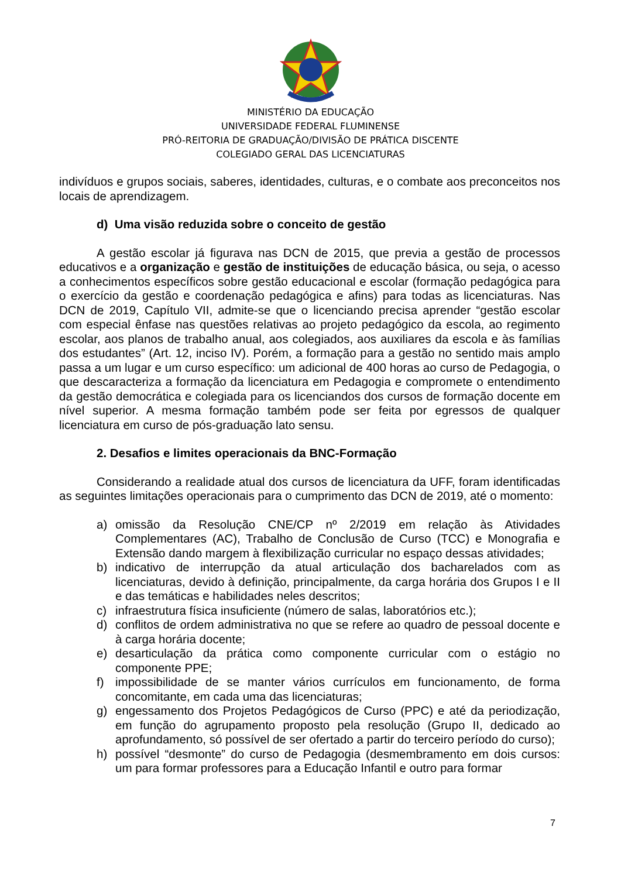MINISTÉRIO DA EDUCAÇÃO
UNIVERSIDADE FEDERAL FLUMINENSE
PRÓ-REITORIA DE GRADUAÇÃO/DIVISÃO DE PRÁTICA DISCENTE
COLEGIADO GERAL DAS LICENCIATURAS
indivíduos e grupos sociais, saberes, identidades, culturas, e o combate aos preconceitos nos locais de aprendizagem.
d) Uma visão reduzida sobre o conceito de gestão
A gestão escolar já figurava nas DCN de 2015, que previa a gestão de processos educativos e a organização e gestão de instituições de educação básica, ou seja, o acesso a conhecimentos específicos sobre gestão educacional e escolar (formação pedagógica para o exercício da gestão e coordenação pedagógica e afins) para todas as licenciaturas. Nas DCN de 2019, Capítulo VII, admite-se que o licenciando precisa aprender “gestão escolar com especial ênfase nas questões relativas ao projeto pedagógico da escola, ao regimento escolar, aos planos de trabalho anual, aos colegiados, aos auxiliares da escola e às famílias dos estudantes” (Art. 12, inciso IV). Porém, a formação para a gestão no sentido mais amplo passa a um lugar e um curso específico: um adicional de 400 horas ao curso de Pedagogia, o que descaracteriza a formação da licenciatura em Pedagogia e compromete o entendimento da gestão democrática e colegiada para os licenciandos dos cursos de formação docente em nível superior. A mesma formação também pode ser feita por egressos de qualquer licenciatura em curso de pós-graduação lato sensu.
2. Desafios e limites operacionais da BNC-Formação
Considerando a realidade atual dos cursos de licenciatura da UFF, foram identificadas as seguintes limitações operacionais para o cumprimento das DCN de 2019, até o momento:
a) omissão da Resolução CNE/CP nº 2/2019 em relação às Atividades Complementares (AC), Trabalho de Conclusão de Curso (TCC) e Monografia e Extensão dando margem à flexibilização curricular no espaço dessas atividades;
b) indicativo de interrupção da atual articulação dos bacharelados com as licenciaturas, devido à definição, principalmente, da carga horária dos Grupos I e II e das temáticas e habilidades neles descritos;
c) infraestrutura física insuficiente (número de salas, laboratórios etc.);
d) conflitos de ordem administrativa no que se refere ao quadro de pessoal docente e à carga horária docente;
e) desarticulação da prática como componente curricular com o estágio no componente PPE;
f) impossibilidade de se manter vários currículos em funcionamento, de forma concomitante, em cada uma das licenciaturas;
g) engessamento dos Projetos Pedagógicos de Curso (PPC) e até da periodização, em função do agrupamento proposto pela resolução (Grupo II, dedicado ao aprofundamento, só possível de ser ofertado a partir do terceiro período do curso);
h) possível “desmonte” do curso de Pedagogia (desmembramento em dois cursos: um para formar professores para a Educação Infantil e outro para formar
7